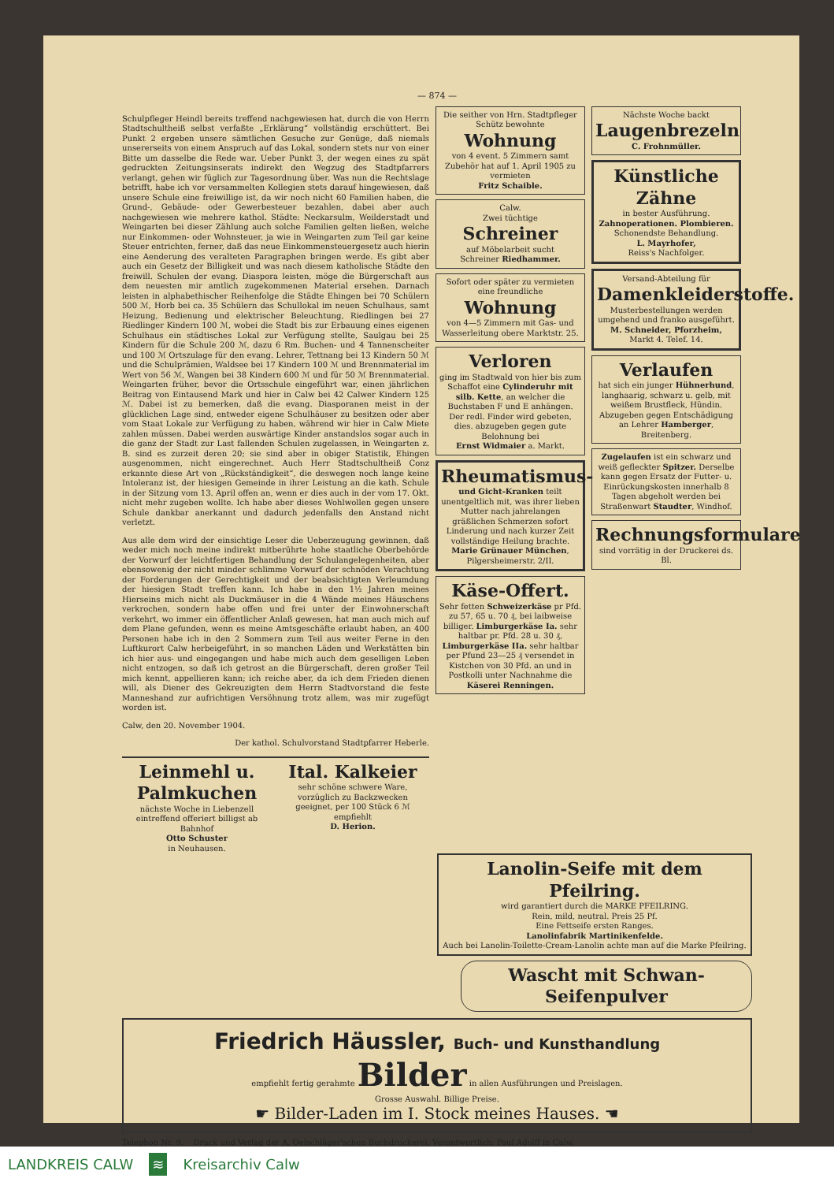— 874 —
Schulpfleger Heindl bereits treffend nachgewiesen hat, durch die von Herrn Stadtschultheiß selbst verfaßte „Erklärung“ vollständig erschüttert. Bei Punkt 2 ergeben unsere sämtlichen Gesuche zur Genüge, daß niemals unsererseits von einem Anspruch auf das Lokal, sondern stets nur von einer Bitte um dasselbe die Rede war. Ueber Punkt 3, der wegen eines zu spät gedruckten Zeitungsinserats indirekt den Wegzug des Stadtpfarrers verlangt, gehen wir füglich zur Tagesordnung über. Was nun die Rechtslage betrifft, habe ich vor versammelten Kollegien stets darauf hingewiesen, daß unsere Schule eine freiwillige ist, da wir noch nicht 60 Familien haben, die Grund-, Gebäude- oder Gewerbesteuer bezahlen, dabei aber auch nachgewiesen wie mehrere kathol. Städte: Neckarsulm, Weilderstadt und Weingarten bei dieser Zählung auch solche Familien gelten ließen, welche nur Einkommen- oder Wohnsteuer, ja wie in Weingarten zum Teil gar keine Steuer entrichten, ferner, daß das neue Einkommensteuergesetz auch hierin eine Aenderung des veralteten Paragraphen bringen werde. Es gibt aber auch ein Gesetz der Billigkeit und was nach diesem katholische Städte den freiwill. Schulen der evang. Diaspora leisten, möge die Bürgerschaft aus dem neuesten mir amtlich zugekommenen Material ersehen. Darnach leisten in alphabethischer Reihenfolge die Städte Ehingen bei 70 Schülern 500 ℳ, Horb bei ca. 35 Schülern das Schullokal im neuen Schulhaus, samt Heizung, Bedienung und elektrischer Beleuchtung, Riedlingen bei 27 Riedlinger Kindern 100 ℳ, wobei die Stadt bis zur Erbauung eines eigenen Schulhaus ein städtisches Lokal zur Verfügung stellte, Saulgau bei 25 Kindern für die Schule 200 ℳ, dazu 6 Rm. Buchen- und 4 Tannenscheiter und 100 ℳ Ortszulage für den evang. Lehrer, Tettnang bei 13 Kindern 50 ℳ und die Schulprämien, Waldsee bei 17 Kindern 100 ℳ und Brennmaterial im Wert von 56 ℳ, Wangen bei 38 Kindern 600 ℳ und für 50 ℳ Brennmaterial. Weingarten früher, bevor die Ortsschule eingeführt war, einen jährlichen Beitrag von Eintausend Mark und hier in Calw bei 42 Calwer Kindern 125 ℳ. Dabei ist zu bemerken, daß die evang. Diasporanen meist in der glücklichen Lage sind, entweder eigene Schulhäuser zu besitzen oder aber vom Staat Lokale zur Verfügung zu haben, während wir hier in Calw Miete zahlen müssen. Dabei werden auswärtige Kinder anstandslos sogar auch in die ganz der Stadt zur Last fallenden Schulen zugelassen, in Weingarten z. B. sind es zurzeit deren 20; sie sind aber in obiger Statistik, Ehingen ausgenommen, nicht eingerechnet. Auch Herr Stadtschultheiß Conz erkannte diese Art von „Rückständigkeit“, die deswegen noch lange keine Intoleranz ist, der hiesigen Gemeinde in ihrer Leistung an die kath. Schule in der Sitzung vom 13. April offen an, wenn er dies auch in der vom 17. Okt. nicht mehr zugeben wollte. Ich habe aber dieses Wohlwollen gegen unsere Schule dankbar anerkannt und dadurch jedenfalls den Anstand nicht verletzt.
Aus alle dem wird der einsichtige Leser die Ueberzeugung gewinnen, daß weder mich noch meine indirekt mitberührte hohe staatliche Oberbehörde der Vorwurf der leichtfertigen Behandlung der Schulangelegenheiten, aber ebensowenig der nicht minder schlimme Vorwurf der schnöden Verachtung der Forderungen der Gerechtigkeit und der beabsichtigten Verleumdung der hiesigen Stadt treffen kann. Ich habe in den 1½ Jahren meines Hierseins mich nicht als Duckmäuser in die 4 Wände meines Häuschens verkrochen, sondern habe offen und frei unter der Einwohnerschaft verkehrt, wo immer ein öffentlicher Anlaß gewesen, hat man auch mich auf dem Plane gefunden, wenn es meine Amtsgeschäfte erlaubt haben, an 400 Personen habe ich in den 2 Sommern zum Teil aus weiter Ferne in den Luftkurort Calw herbeigeführt, in so manchen Läden und Werkstätten bin ich hier aus- und eingegangen und habe mich auch dem geselligen Leben nicht entzogen, so daß ich getrost an die Bürgerschaft, deren großer Teil mich kennt, appellieren kann; ich reiche aber, da ich dem Frieden dienen will, als Diener des Gekreuzigten dem Herrn Stadtvorstand die feste Manneshand zur aufrichtigen Versöhnung trotz allem, was mir zugefügt worden ist.
Calw, den 20. November 1904.
Der kathol. Schulvorstand Stadtpfarrer Heberle.
Leinmehl u. Palmkuchen
nächste Woche in Liebenzell eintreffend offeriert billigst ab Bahnhof
Otto Schuster
in Neuhausen.
Ital. Kalkeier
sehr schöne schwere Ware, vorzüglich zu Backzwecken geeignet, per 100 Stück 6 ℳ empfiehlt
D. Herion.
Die seither von Hrn. Stadtpfleger Schütz bewohnte
Wohnung
von 4 event. 5 Zimmern samt Zubehör hat auf 1. April 1905 zu vermieten
Fritz Schaible.
Calw.
Zwei tüchtige
Schreiner
auf Möbelarbeit sucht
Schreiner Riedhammer.
Sofort oder später zu vermieten eine freundliche
Wohnung
von 4—5 Zimmern mit Gas- und Wasserleitung obere Marktstr. 25.
Verloren
ging im Stadtwald von hier bis zum Schaffot eine Cylinderuhr mit silb. Kette, an welcher die Buchstaben F und E anhängen. Der redl. Finder wird gebeten, dies. abzugeben gegen gute Belohnung bei
Ernst Widmaier a. Markt.
Rheumatismus-
und Gicht-Kranken teilt unentgeltlich mit, was ihrer lieben Mutter nach jahrelangen gräßlichen Schmerzen sofort Linderung und nach kurzer Zeit vollständige Heilung brachte.
Marie Grünauer München, Pilgersheimerstr. 2/II.
Käse-Offert.
Sehr fetten Schweizerkäse pr Pfd. zu 57, 65 u. 70 ₰, bei laibweise billiger. Limburgerkäse Ia. sehr haltbar pr. Pfd. 28 u. 30 ₰, Limburgerkäse IIa. sehr haltbar per Pfund 23—25 ₰ versendet in Kistchen von 30 Pfd. an und in Postkolli unter Nachnahme die Käserei Renningen.
Nächste Woche backt
Laugenbrezeln
C. Frohnmüller.
Künstliche Zähne
in bester Ausführung.
Zahnoperationen. Plombieren.
Schonendste Behandlung.
L. Mayrhofer,
Reiss's Nachfolger.
Versand-Abteilung für
Damenkleiderstoffe.
Musterbestellungen werden umgehend und franko ausgeführt.
M. Schneider, Pforzheim,
Markt 4. Telef. 14.
Verlaufen
hat sich ein junger Hühnerhund, langhaarig, schwarz u. gelb, mit weißem Brustfleck, Hündin. Abzugeben gegen Entschädigung an Lehrer Hamberger, Breitenberg.
Zugelaufen ist ein schwarz und weiß gefleckter Spitzer. Derselbe kann gegen Ersatz der Futter- u. Einrückungskosten innerhalb 8 Tagen abgeholt werden bei Straßenwart Staudter, Windhof.
Rechnungsformulare
sind vorrätig in der Druckerei ds. Bl.
Lanolin-Seife mit dem Pfeilring.
wird garantiert durch die MARKE PFEILRING.
Rein, mild, neutral. Preis 25 Pf.
Eine Fettseife ersten Ranges.
Lanolinfabrik Martinikenfelde.
Auch bei Lanolin-Toilette-Cream-Lanolin achte man auf die Marke Pfeilring.
Wascht mit Schwan-Seifenpulver
Friedrich Häussler, Buch- und Kunsthandlung
empfiehlt fertig gerahmte Bilder in allen Ausführungen und Preislagen.
Grosse Auswahl. Billige Preise.
☛ Bilder-Laden im I. Stock meines Hauses. ☚
Telephon Nr. 9. Druck und Verlag der A. Oelschläger'schen Buchdruckerei. Verantwortlich: Paul Adolff in Calw.
LANDKREIS CALW ≋ Kreisarchiv Calw